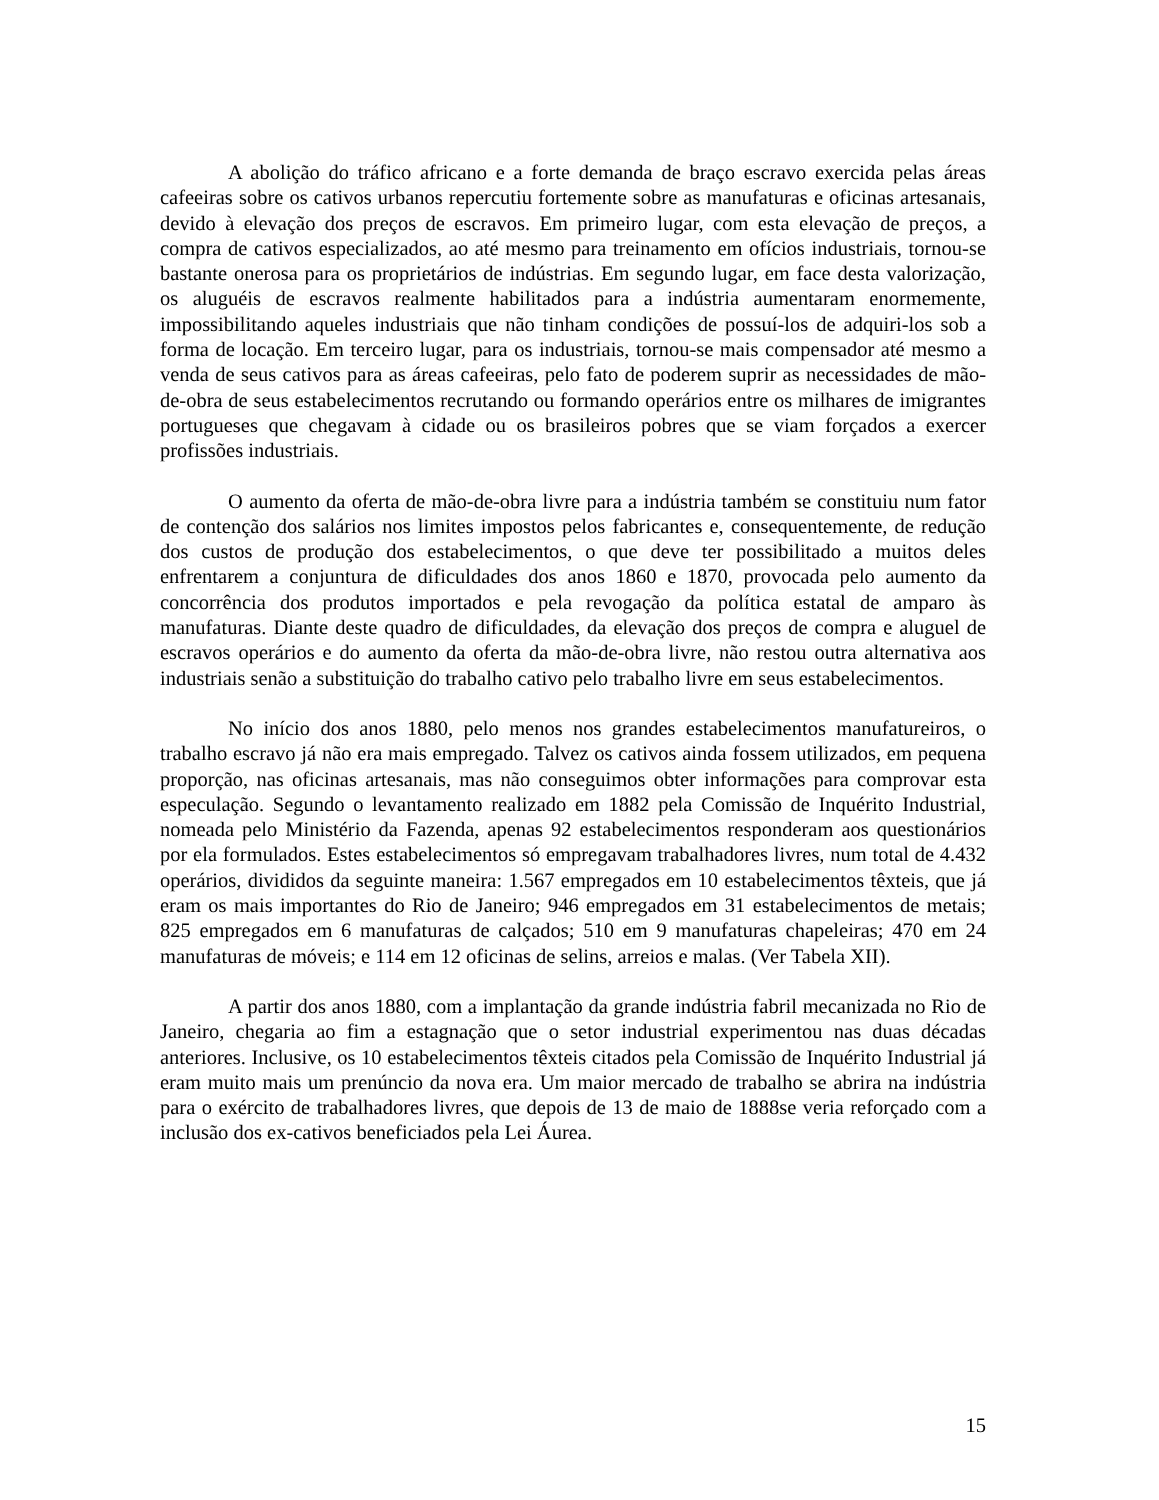A abolição do tráfico africano e a forte demanda de braço escravo exercida pelas áreas cafeeiras sobre os cativos urbanos repercutiu fortemente sobre as manufaturas e oficinas artesanais, devido à elevação dos preços de escravos. Em primeiro lugar, com esta elevação de preços, a compra de cativos especializados, ao até mesmo para treinamento em ofícios industriais, tornou-se bastante onerosa para os proprietários de indústrias. Em segundo lugar, em face desta valorização, os aluguéis de escravos realmente habilitados para a indústria aumentaram enormemente, impossibilitando aqueles industriais que não tinham condições de possuí-los de adquiri-los sob a forma de locação. Em terceiro lugar, para os industriais, tornou-se mais compensador até mesmo a venda de seus cativos para as áreas cafeeiras, pelo fato de poderem suprir as necessidades de mão-de-obra de seus estabelecimentos recrutando ou formando operários entre os milhares de imigrantes portugueses que chegavam à cidade ou os brasileiros pobres que se viam forçados a exercer profissões industriais.
O aumento da oferta de mão-de-obra livre para a indústria também se constituiu num fator de contenção dos salários nos limites impostos pelos fabricantes e, consequentemente, de redução dos custos de produção dos estabelecimentos, o que deve ter possibilitado a muitos deles enfrentarem a conjuntura de dificuldades dos anos 1860 e 1870, provocada pelo aumento da concorrência dos produtos importados e pela revogação da política estatal de amparo às manufaturas. Diante deste quadro de dificuldades, da elevação dos preços de compra e aluguel de escravos operários e do aumento da oferta da mão-de-obra livre, não restou outra alternativa aos industriais senão a substituição do trabalho cativo pelo trabalho livre em seus estabelecimentos.
No início dos anos 1880, pelo menos nos grandes estabelecimentos manufatureiros, o trabalho escravo já não era mais empregado. Talvez os cativos ainda fossem utilizados, em pequena proporção, nas oficinas artesanais, mas não conseguimos obter informações para comprovar esta especulação. Segundo o levantamento realizado em 1882 pela Comissão de Inquérito Industrial, nomeada pelo Ministério da Fazenda, apenas 92 estabelecimentos responderam aos questionários por ela formulados. Estes estabelecimentos só empregavam trabalhadores livres, num total de 4.432 operários, divididos da seguinte maneira: 1.567 empregados em 10 estabelecimentos têxteis, que já eram os mais importantes do Rio de Janeiro; 946 empregados em 31 estabelecimentos de metais; 825 empregados em 6 manufaturas de calçados; 510 em 9 manufaturas chapeleiras; 470 em 24 manufaturas de móveis; e 114 em 12 oficinas de selins, arreios e malas. (Ver Tabela XII).
A partir dos anos 1880, com a implantação da grande indústria fabril mecanizada no Rio de Janeiro, chegaria ao fim a estagnação que o setor industrial experimentou nas duas décadas anteriores. Inclusive, os 10 estabelecimentos têxteis citados pela Comissão de Inquérito Industrial já eram muito mais um prenúncio da nova era. Um maior mercado de trabalho se abrira na indústria para o exército de trabalhadores livres, que depois de 13 de maio de 1888se veria reforçado com a inclusão dos ex-cativos beneficiados pela Lei Áurea.
15